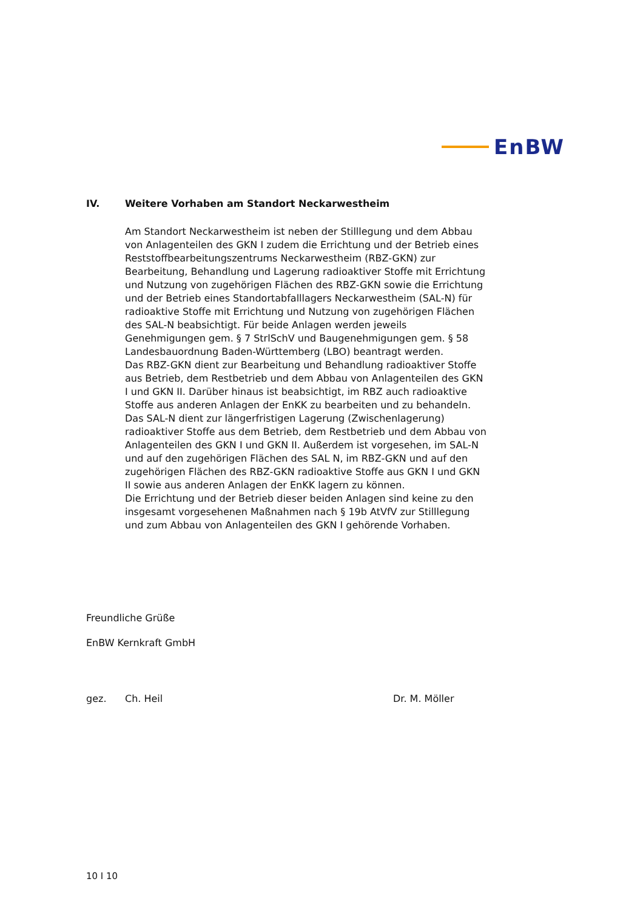EnBW
IV. Weitere Vorhaben am Standort Neckarwestheim
Am Standort Neckarwestheim ist neben der Stilllegung und dem Abbau von Anlagenteilen des GKN I zudem die Errichtung und der Betrieb eines Reststoffbearbeitungszentrums Neckarwestheim (RBZ-GKN) zur Bearbeitung, Behandlung und Lagerung radioaktiver Stoffe mit Errichtung und Nutzung von zugehörigen Flächen des RBZ-GKN sowie die Errichtung und der Betrieb eines Standortabfalllagers Neckarwestheim (SAL-N) für radioaktive Stoffe mit Errichtung und Nutzung von zugehörigen Flächen des SAL-N beabsichtigt. Für beide Anlagen werden jeweils Genehmigungen gem. § 7 StrlSchV und Baugenehmigungen gem. § 58 Landesbauordnung Baden-Württemberg (LBO) beantragt werden.
Das RBZ-GKN dient zur Bearbeitung und Behandlung radioaktiver Stoffe aus Betrieb, dem Restbetrieb und dem Abbau von Anlagenteilen des GKN I und GKN II. Darüber hinaus ist beabsichtigt, im RBZ auch radioaktive Stoffe aus anderen Anlagen der EnKK zu bearbeiten und zu behandeln.
Das SAL-N dient zur längerfristigen Lagerung (Zwischenlagerung) radioaktiver Stoffe aus dem Betrieb, dem Restbetrieb und dem Abbau von Anlagenteilen des GKN I und GKN II. Außerdem ist vorgesehen, im SAL-N und auf den zugehörigen Flächen des SAL N, im RBZ-GKN und auf den zugehörigen Flächen des RBZ-GKN radioaktive Stoffe aus GKN I und GKN II sowie aus anderen Anlagen der EnKK lagern zu können.
Die Errichtung und der Betrieb dieser beiden Anlagen sind keine zu den insgesamt vorgesehenen Maßnahmen nach § 19b AtVfV zur Stilllegung und zum Abbau von Anlagenteilen des GKN I gehörende Vorhaben.
Freundliche Grüße
EnBW Kernkraft GmbH
gez. Ch. Heil Dr. M. Möller
10 I 10